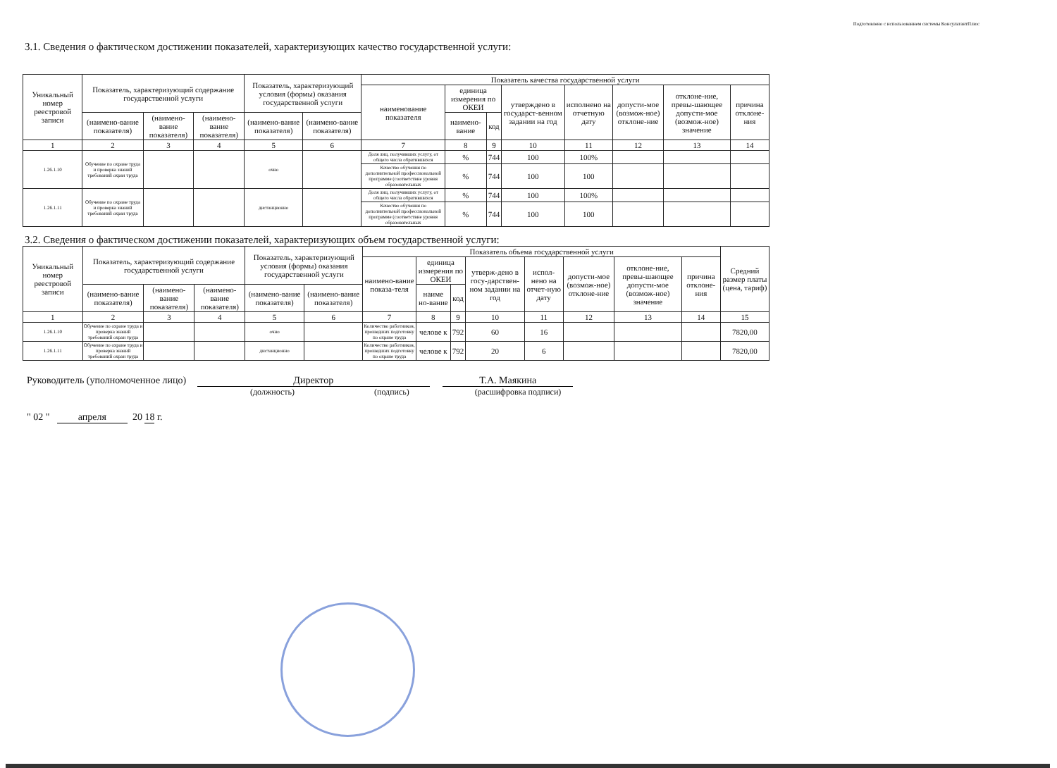Подготовлено с использованием системы КонсультантПлюс
3.1. Сведения о фактическом достижении показателей, характеризующих качество государственной услуги:
| Уникальный номер реестровой записи | Показатель, характеризующий содержание государственной услуги | | | Показатель, характеризующий условия (формы) оказания государственной услуги | | Показатель качества государственной услуги | | | | | | | |
| --- | --- | --- | --- | --- | --- | --- | --- | --- | --- | --- | --- | --- | --- |
| | | | | | | наименование показателя | единица измерения по ОКЕИ | | утверждено в государст-венном задании на год | исполнено на отчетную дату | допусти-мое (возмож-ное) отклоне-ние | отклоне-ние, превы-шающее допусти-мое (возмож-ное) значение | причина отклоне-ния |
| | (наимено-вание показателя) | (наимено-вание показателя) | (наимено-вание показателя) | (наимено-вание показателя) | (наимено-вание показателя) | | наимено-вание | код | | | | | |
| 1 | 2 | 3 | 4 | 5 | 6 | 7 | 8 | 9 | 10 | 11 | 12 | 13 | 14 |
| 1.26.1.10 | Обучение по охране труда и проверка знаний требований охран труда | | | очно | | Доля лиц, получивших услугу, от общего числа обратившихся | % | 744 | 100 | 100% | | | |
| | | | | | | Качество обучения по дополнительной профессиональной программе (соответствие уровня образовательных | % | 744 | 100 | 100 | | | |
| 1.26.1.11 | Обучение по охране труда и проверка знаний требований охран труда | | | дистанционно | | Доля лиц, получивших услугу, от общего числа обратившихся | % | 744 | 100 | 100% | | | |
| | | | | | | Качество обучения по дополнительной профессиональной программе (соответствие уровня образовательных | % | 744 | 100 | 100 | | | |
3.2. Сведения о фактическом достижении показателей, характеризующих объем государственной услуги:
| Уникальный номер реестровой записи | Показатель, характеризующий содержание государственной услуги | | | Показатель, характеризующий условия (формы) оказания государственной услуги | | Показатель объема государственной услуги | | | | | | | | Средний размер платы (цена, тариф) |
| --- | --- | --- | --- | --- | --- | --- | --- | --- | --- | --- | --- | --- | --- | --- |
| | | | | | | наимено-вание показа-теля | единица измерения по ОКЕИ | | утверж-дено в госу-дарствен-ном задании на год | испол-нено на отчет-ную дату | допусти-мое (возмож-ное) отклоне-ние | отклоне-ние, превы-шающее допусти-мое (возмож-ное) значение | причина отклоне-ния | |
| | (наимено-вание показателя) | (наимено-вание показателя) | (наимено-вание показателя) | (наимено-вание показателя) | (наимено-вание показателя) | | наиме но-вание | код | | | | | | |
| 1 | 2 | 3 | 4 | 5 | 6 | 7 | 8 | 9 | 10 | 11 | 12 | 13 | 14 | 15 |
| 1.26.1.10 | Обучение по охране труда и проверка знаний требований охран труда | | | очно | | Количество работников, прошедших подготовку по охране труда | челове к | 792 | 60 | 16 | | | | 7820,00 |
| 1.26.1.11 | Обучение по охране труда и проверка знаний требований охран труда | | | дистанционно | | Количество работников, прошедших подготовку по охране труда | челове к | 792 | 20 | 6 | | | | 7820,00 |
Руководитель (уполномоченное лицо) Директор Т.А. Маякина
(должность) (подпись) (расшифровка подписи)
" 02 " апреля 20 18 г.